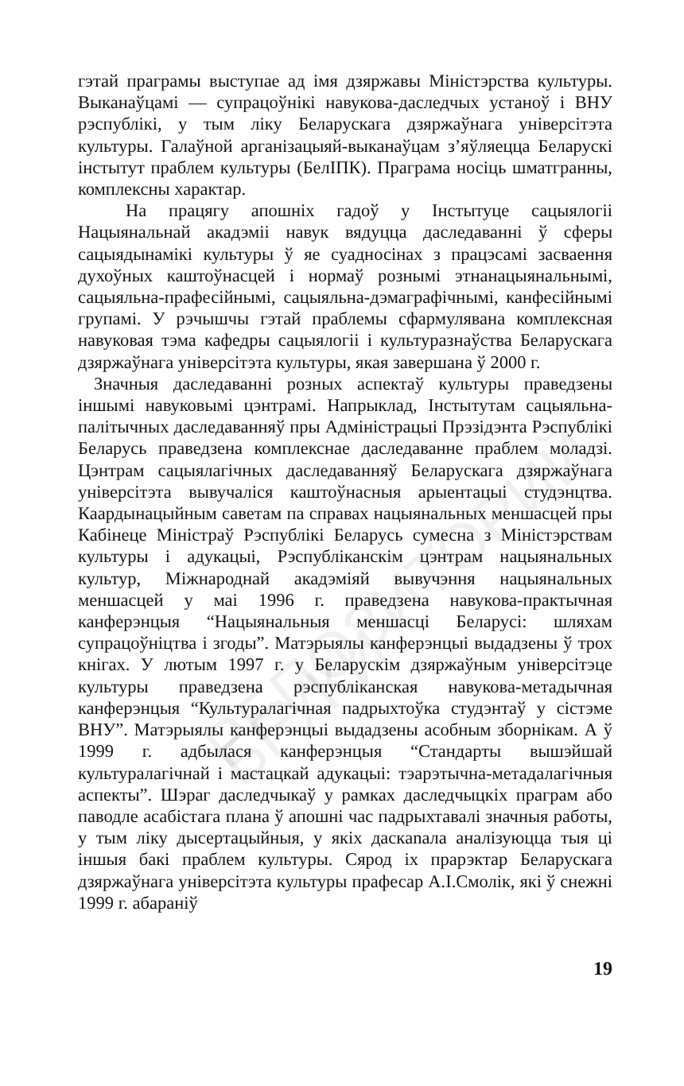РЕПОЗИТОРИЙ БГУКИ
гэтай праграмы выступае ад імя дзяржавы Міністэрства культуры. Выканаўцамі — супрацоўнікі навукова-даследчых устаноў і ВНУ рэспублікі, у тым ліку Беларускага дзяржаўнага універсітэта культуры. Галаўной арганізацыяй-выканаўцам з’яўляецца Беларускі інстытут праблем культуры (БелІПК). Праграма носіць шматгранны, комплексны характар.
На працягу апошніх гадоў у Інстытуце сацыялогіі Нацыянальнай акадэміі навук вядуцца даследаванні ў сферы сацыядынамікі культуры ў яе суадносінах з працэсамі засваення духоўных каштоўнасцей і нормаў рознымі этнанацыянальнымі, сацыяльна-прафесійнымі, сацыяльна-дэмаграфічнымі, канфесійнымі групамі. У рэчышчы гэтай праблемы сфармулявана комплексная навуковая тэма кафедры сацыялогіі і культуразнаўства Беларускага дзяржаўнага універсітэта культуры, якая завершана ў 2000 г.
Значныя даследаванні розных аспектаў культуры праведзены іншымі навуковымі цэнтрамі. Напрыклад, Інстытутам сацыяльна-палітычных даследаванняў пры Адміністрацыі Прэзідэнта Рэспублікі Беларусь праведзена комплекснае даследаванне праблем моладзі. Цэнтрам сацыялагічных даследаванняў Беларускага дзяржаўнага універсітэта вывучаліся каштоўнасныя арыентацыі студэнцтва. Каардынацыйным саветам па справах нацыянальных меншасцей пры Кабінеце Міністраў Рэспублікі Беларусь сумесна з Міністэрствам культуры і адукацыі, Рэспубліканскім цэнтрам нацыянальных культур, Міжнароднай акадэміяй вывучэння нацыянальных меншасцей у маі 1996 г. праведзена навукова-практычная канферэнцыя “Нацыянальныя меншасці Беларусі: шляхам супрацоўніцтва і згоды”. Матэрыялы канферэнцыі выдадзены ў трох кнігах. У лютым 1997 г. у Беларускім дзяржаўным універсітэце культуры праведзена рэспубліканская навукова-метадычная канферэнцыя “Культуралагічная падрыхтоўка студэнтаў у сістэме ВНУ”. Матэрыялы канферэнцыі выдадзены асобным зборнікам. А ў 1999 г. адбылася канферэнцыя “Стандарты вышэйшай культуралагічнай і мастацкай адукацыі: тэарэтычна-метадалагічныя аспекты”. Шэраг даследчыкаў у рамках даследчыцкіх праграм або паводле асабістага плана ў апошні час падрыхтавалі значныя работы, у тым ліку дысертацыйныя, у якіх даскanaла аналізуюцца тыя ці іншыя бакі праблем культуры. Сярод іх прарэктар Беларускага дзяржаўнага універсітэта культуры прафесар А.І.Смолік, які ў снежні 1999 г. абараніў
19